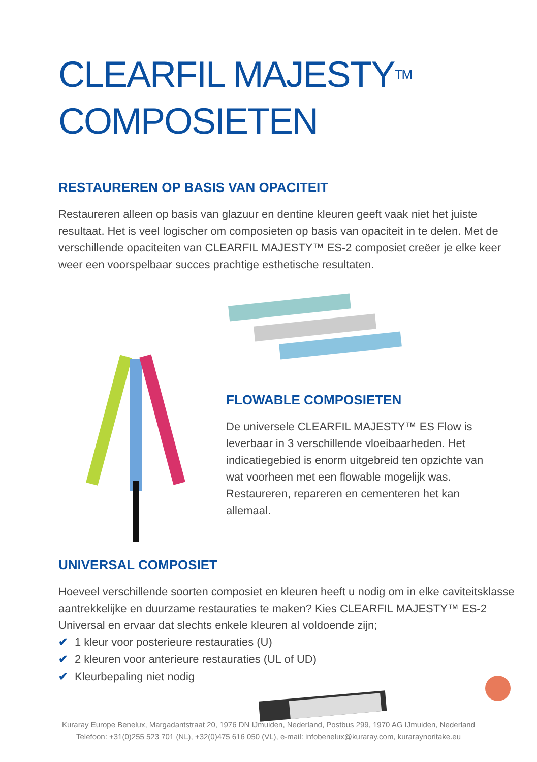CLEARFIL MAJESTY<sup>TM</sup>
COMPOSIETEN
RESTAUREREN OP BASIS VAN OPACITEIT
Restaureren alleen op basis van glazuur en dentine kleuren geeft vaak niet het juiste resultaat. Het is veel logischer om composieten op basis van opaciteit in te delen. Met de verschillende opaciteiten van CLEARFIL MAJESTY™ ES-2 composiet creëer je elke keer weer een voorspelbaar succes prachtige esthetische resultaten.
FLOWABLE COMPOSIETEN
De universele CLEARFIL MAJESTY™ ES Flow is leverbaar in 3 verschillende vloeibaarheden. Het indicatiegebied is enorm uitgebreid ten opzichte van wat voorheen met een flowable mogelijk was. Restaureren, repareren en cementeren het kan allemaal.
UNIVERSAL COMPOSIET
Hoeveel verschillende soorten composiet en kleuren heeft u nodig om in elke caviteitsklasse aantrekkelijke en duurzame restauraties te maken? Kies CLEARFIL MAJESTY™ ES-2 Universal en ervaar dat slechts enkele kleuren al voldoende zijn;
✔ 1 kleur voor posterieure restauraties (U)
✔ 2 kleuren voor anterieure restauraties (UL of UD)
✔ Kleurbepaling niet nodig
Kuraray Europe Benelux, Margadantstraat 20, 1976 DN IJmuiden, Nederland, Postbus 299, 1970 AG IJmuiden, Nederland
Telefoon: +31(0)255 523 701 (NL), +32(0)475 616 050 (VL), e-mail: infobenelux@kuraray.com, kuraraynoritake.eu